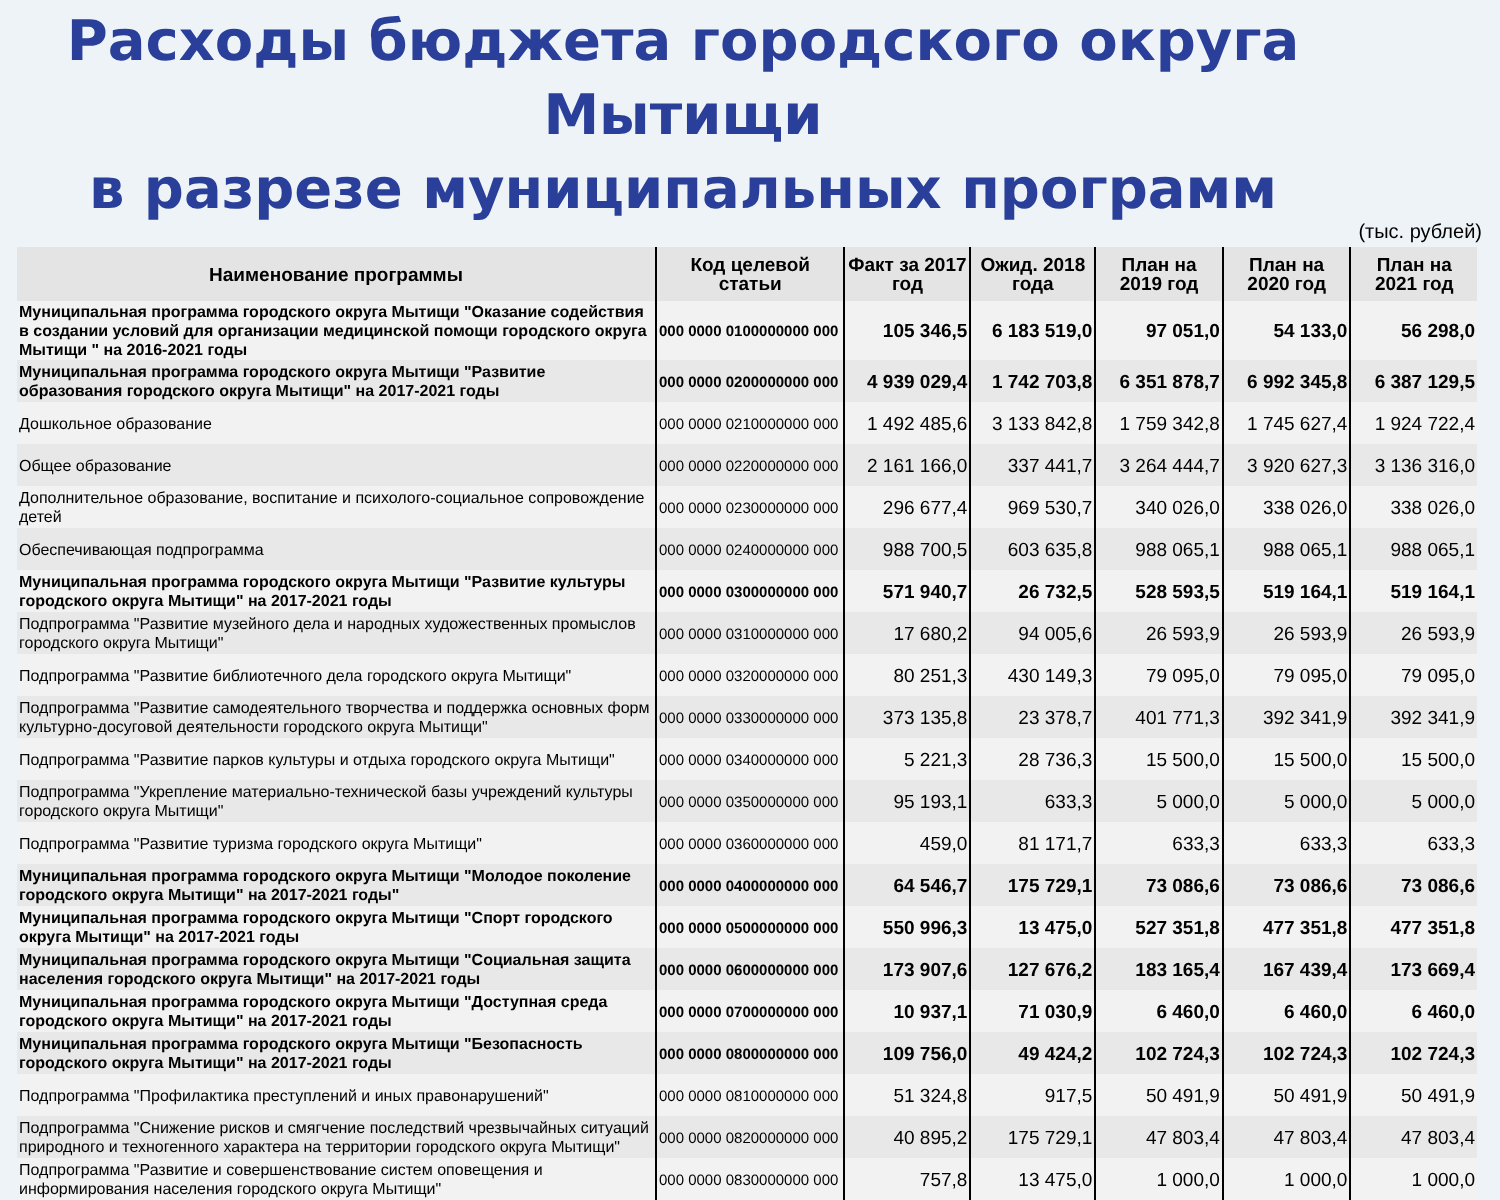Расходы бюджета городского округа Мытищи
в разрезе муниципальных программ
(тыс. рублей)
| Наименование программы | Код целевой статьи | Факт за 2017 год | Ожид. 2018 года | План на 2019 год | План на 2020 год | План на 2021 год |
| --- | --- | --- | --- | --- | --- | --- |
| Муниципальная программа городского округа Мытищи "Оказание содействия в создании условий для организации медицинской помощи городского округа Мытищи " на 2016-2021 годы | 000 0000 0100000000 000 | 105 346,5 | 6 183 519,0 | 97 051,0 | 54 133,0 | 56 298,0 |
| Муниципальная программа городского округа Мытищи "Развитие образования городского округа Мытищи" на 2017-2021 годы | 000 0000 0200000000 000 | 4 939 029,4 | 1 742 703,8 | 6 351 878,7 | 6 992 345,8 | 6 387 129,5 |
| Дошкольное образование | 000 0000 0210000000 000 | 1 492 485,6 | 3 133 842,8 | 1 759 342,8 | 1 745 627,4 | 1 924 722,4 |
| Общее образование | 000 0000 0220000000 000 | 2 161 166,0 | 337 441,7 | 3 264 444,7 | 3 920 627,3 | 3 136 316,0 |
| Дополнительное образование, воспитание и психолого-социальное сопровождение детей | 000 0000 0230000000 000 | 296 677,4 | 969 530,7 | 340 026,0 | 338 026,0 | 338 026,0 |
| Обеспечивающая подпрограмма | 000 0000 0240000000 000 | 988 700,5 | 603 635,8 | 988 065,1 | 988 065,1 | 988 065,1 |
| Муниципальная программа городского округа Мытищи "Развитие культуры городского округа Мытищи" на 2017-2021 годы | 000 0000 0300000000 000 | 571 940,7 | 26 732,5 | 528 593,5 | 519 164,1 | 519 164,1 |
| Подпрограмма "Развитие музейного дела и народных художественных промыслов городского округа Мытищи" | 000 0000 0310000000 000 | 17 680,2 | 94 005,6 | 26 593,9 | 26 593,9 | 26 593,9 |
| Подпрограмма "Развитие библиотечного дела городского округа Мытищи" | 000 0000 0320000000 000 | 80 251,3 | 430 149,3 | 79 095,0 | 79 095,0 | 79 095,0 |
| Подпрограмма "Развитие самодеятельного творчества и поддержка основных форм культурно-досуговой деятельности городского округа Мытищи" | 000 0000 0330000000 000 | 373 135,8 | 23 378,7 | 401 771,3 | 392 341,9 | 392 341,9 |
| Подпрограмма "Развитие парков культуры и отдыха городского округа Мытищи" | 000 0000 0340000000 000 | 5 221,3 | 28 736,3 | 15 500,0 | 15 500,0 | 15 500,0 |
| Подпрограмма "Укрепление материально-технической базы учреждений культуры городского округа Мытищи" | 000 0000 0350000000 000 | 95 193,1 | 633,3 | 5 000,0 | 5 000,0 | 5 000,0 |
| Подпрограмма "Развитие туризма городского округа Мытищи" | 000 0000 0360000000 000 | 459,0 | 81 171,7 | 633,3 | 633,3 | 633,3 |
| Муниципальная программа городского округа Мытищи "Молодое поколение городского округа Мытищи" на 2017-2021 годы" | 000 0000 0400000000 000 | 64 546,7 | 175 729,1 | 73 086,6 | 73 086,6 | 73 086,6 |
| Муниципальная программа городского округа Мытищи "Спорт городского округа Мытищи" на 2017-2021 годы | 000 0000 0500000000 000 | 550 996,3 | 13 475,0 | 527 351,8 | 477 351,8 | 477 351,8 |
| Муниципальная программа городского округа Мытищи "Социальная защита населения городского округа Мытищи" на 2017-2021 годы | 000 0000 0600000000 000 | 173 907,6 | 127 676,2 | 183 165,4 | 167 439,4 | 173 669,4 |
| Муниципальная программа городского округа Мытищи "Доступная среда городского округа Мытищи" на 2017-2021 годы | 000 0000 0700000000 000 | 10 937,1 | 71 030,9 | 6 460,0 | 6 460,0 | 6 460,0 |
| Муниципальная программа городского округа Мытищи "Безопасность городского округа Мытищи" на 2017-2021 годы | 000 0000 0800000000 000 | 109 756,0 | 49 424,2 | 102 724,3 | 102 724,3 | 102 724,3 |
| Подпрограмма "Профилактика преступлений и иных правонарушений" | 000 0000 0810000000 000 | 51 324,8 | 917,5 | 50 491,9 | 50 491,9 | 50 491,9 |
| Подпрограмма "Снижение рисков и смягчение последствий чрезвычайных ситуаций природного и техногенного характера на территории городского округа Мытищи" | 000 0000 0820000000 000 | 40 895,2 | 175 729,1 | 47 803,4 | 47 803,4 | 47 803,4 |
| Подпрограмма "Развитие и совершенствование систем оповещения и информирования населения городского округа Мытищи" | 000 0000 0830000000 000 | 757,8 | 13 475,0 | 1 000,0 | 1 000,0 | 1 000,0 |